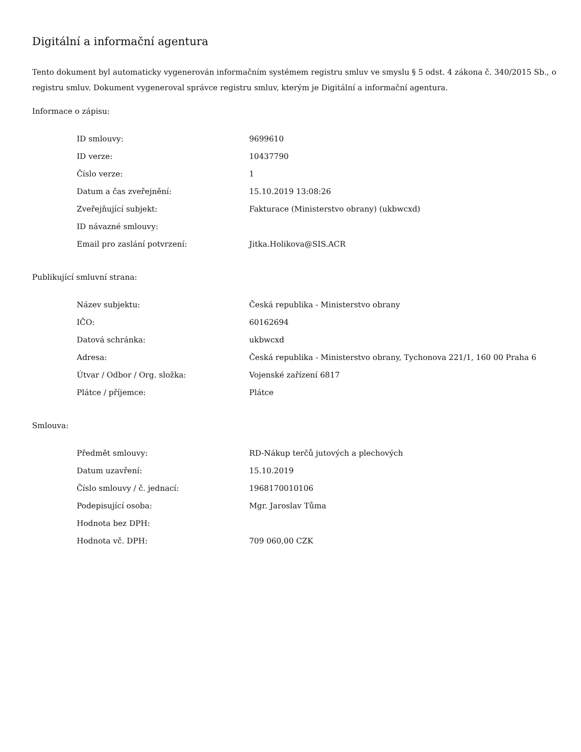Digitální a informační agentura
Tento dokument byl automaticky vygenerován informačním systémem registru smluv ve smyslu § 5 odst. 4 zákona č. 340/2015 Sb., o registru smluv. Dokument vygeneroval správce registru smluv, kterým je Digitální a informační agentura.
Informace o zápisu:
| ID smlouvy: | 9699610 |
| ID verze: | 10437790 |
| Číslo verze: | 1 |
| Datum a čas zveřejnění: | 15.10.2019 13:08:26 |
| Zveřejňující subjekt: | Fakturace (Ministerstvo obrany) (ukbwcxd) |
| ID návazné smlouvy: | |
| Email pro zaslání potvrzení: | Jitka.Holikova@SIS.ACR |
Publikující smluvní strana:
| Název subjektu: | Česká republika - Ministerstvo obrany |
| IČO: | 60162694 |
| Datová schránka: | ukbwcxd |
| Adresa: | Česká republika - Ministerstvo obrany, Tychonova 221/1, 160 00 Praha 6 |
| Útvar / Odbor / Org. složka: | Vojenské zařízení 6817 |
| Plátce / příjemce: | Plátce |
Smlouva:
| Předmět smlouvy: | RD-Nákup terčů jutových a plechových |
| Datum uzavření: | 15.10.2019 |
| Číslo smlouvy / č. jednací: | 1968170010106 |
| Podepisující osoba: | Mgr. Jaroslav Tůma |
| Hodnota bez DPH: | |
| Hodnota vč. DPH: | 709 060,00 CZK |